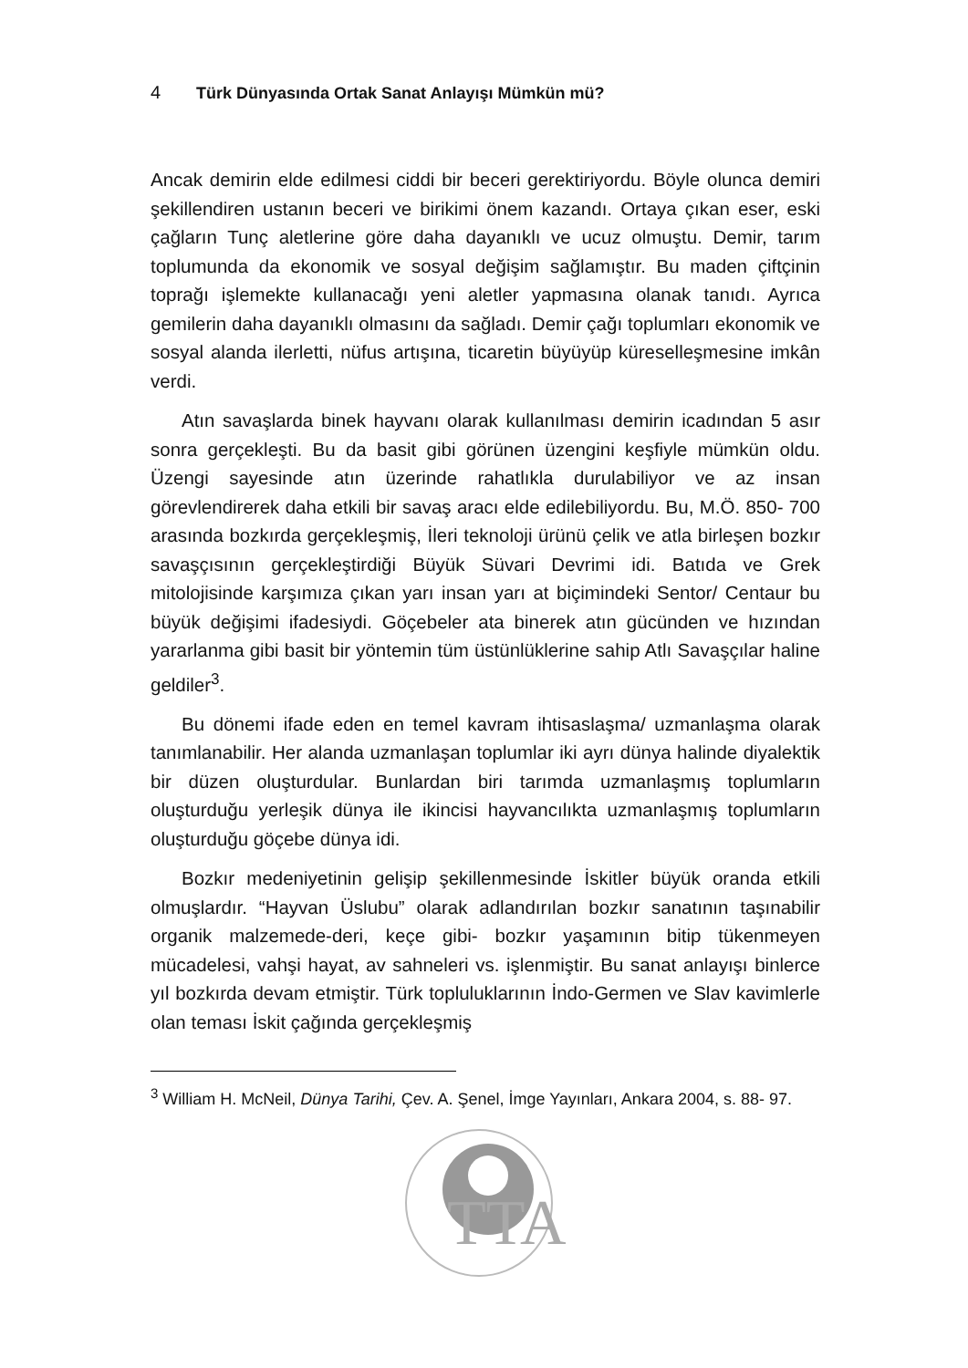4 Türk Dünyasında Ortak Sanat Anlayışı Mümkün mü?
Ancak demirin elde edilmesi ciddi bir beceri gerektiriyordu. Böyle olunca demiri şekillendiren ustanın beceri ve birikimi önem kazandı. Ortaya çıkan eser, eski çağların Tunç aletlerine göre daha dayanıklı ve ucuz olmuştu. Demir, tarım toplumunda da ekonomik ve sosyal değişim sağlamıştır. Bu maden çiftçinin toprağı işlemekte kullanacağı yeni aletler yapmasına olanak tanıdı. Ayrıca gemilerin daha dayanıklı olmasını da sağladı. Demir çağı toplumları ekonomik ve sosyal alanda ilerletti, nüfus artışına, ticaretin büyüyüp küreselleşmesine imkân verdi.
Atın savaşlarda binek hayvanı olarak kullanılması demirin icadından 5 asır sonra gerçekleşti. Bu da basit gibi görünen üzengini keşfiyle mümkün oldu. Üzengi sayesinde atın üzerinde rahatlıkla durulabiliyor ve az insan görevlendirerek daha etkili bir savaş aracı elde edilebiliyordu. Bu, M.Ö. 850- 700 arasında bozkırda gerçekleşmiş, İleri teknoloji ürünü çelik ve atla birleşen bozkır savaşçısının gerçekleştirdiği Büyük Süvari Devrimi idi. Batıda ve Grek mitolojisinde karşımıza çıkan yarı insan yarı at biçimindeki Sentor/ Centaur bu büyük değişimi ifadesiydi. Göçebeler ata binerek atın gücünden ve hızından yararlanma gibi basit bir yöntemin tüm üstünlüklerine sahip Atlı Savaşçılar haline geldiler<sup>3</sup>.
Bu dönemi ifade eden en temel kavram ihtisaslaşma/ uzmanlaşma olarak tanımlanabilir. Her alanda uzmanlaşan toplumlar iki ayrı dünya halinde diyalektik bir düzen oluşturdular. Bunlardan biri tarımda uzmanlaşmış toplumların oluşturduğu yerleşik dünya ile ikincisi hayvancılıkta uzmanlaşmış toplumların oluşturduğu göçebe dünya idi.
Bozkır medeniyetinin gelişip şekillenmesinde İskitler büyük oranda etkili olmuşlardır. “Hayvan Üslubu” olarak adlandırılan bozkır sanatının taşınabilir organik malzemede-deri, keçe gibi- bozkır yaşamının bitip tükenmeyen mücadelesi, vahşi hayat, av sahneleri vs. işlenmiştir. Bu sanat anlayışı binlerce yıl bozkırda devam etmiştir. Türk topluluklarının İndo-Germen ve Slav kavimlerle olan teması İskit çağında gerçekleşmiş
<sup>3</sup> William H. McNeil, Dünya Tarihi, Çev. A. Şenel, İmge Yayınları, Ankara 2004, s. 88- 97.
TTA